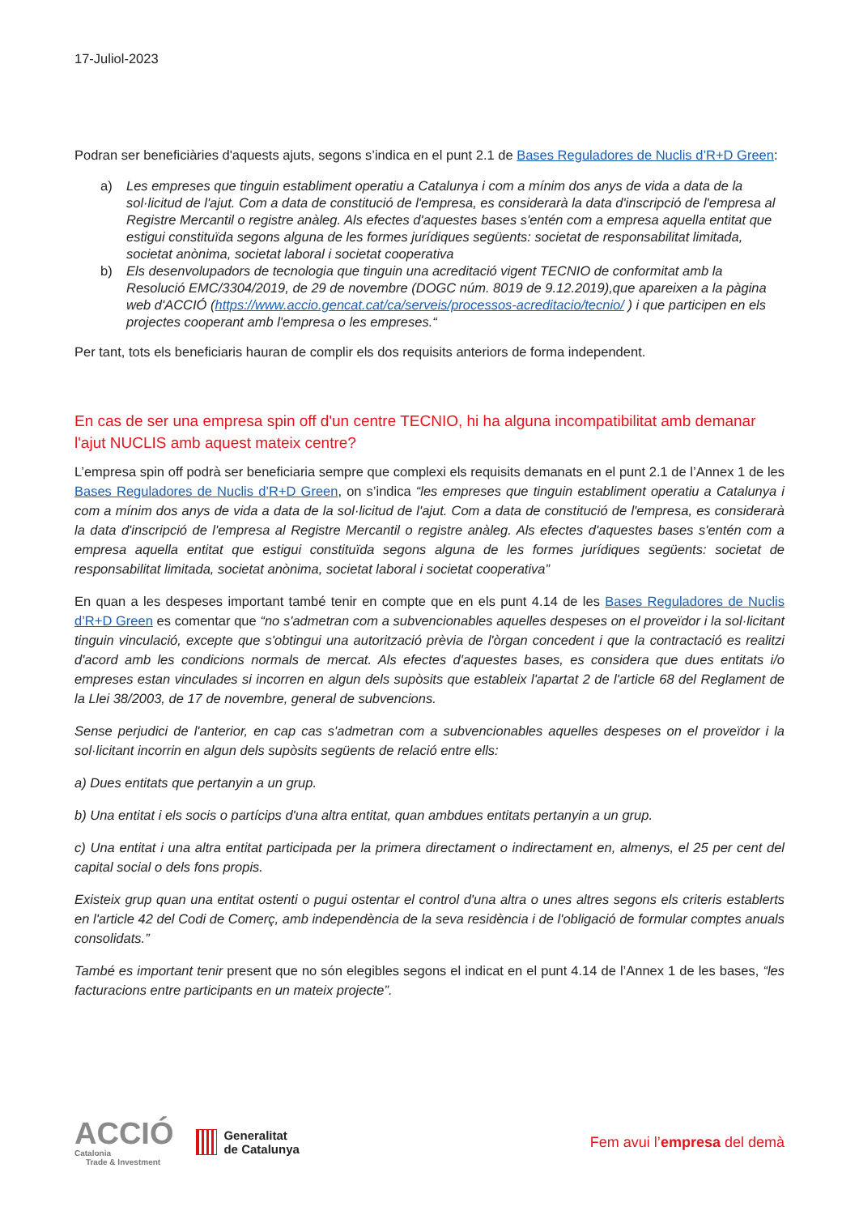17-Juliol-2023
Podran ser beneficiàries d'aquests ajuts, segons s’indica en el punt 2.1 de Bases Reguladores de Nuclis d’R+D Green:
a) Les empreses que tinguin establiment operatiu a Catalunya i com a mínim dos anys de vida a data de la sol·licitud de l'ajut. Com a data de constitució de l'empresa, es considerarà la data d'inscripció de l'empresa al Registre Mercantil o registre anàleg. Als efectes d'aquestes bases s'entén com a empresa aquella entitat que estigui constituïda segons alguna de les formes jurídiques següents: societat de responsabilitat limitada, societat anònima, societat laboral i societat cooperativa
b) Els desenvolupadors de tecnologia que tinguin una acreditació vigent TECNIO de conformitat amb la Resolució EMC/3304/2019, de 29 de novembre (DOGC núm. 8019 de 9.12.2019),que apareixen a la pàgina web d'ACCIÓ (https://www.accio.gencat.cat/ca/serveis/processos-acreditacio/tecnio/ ) i que participen en els projectes cooperant amb l'empresa o les empreses.“
Per tant, tots els beneficiaris hauran de complir els dos requisits anteriors de forma independent.
En cas de ser una empresa spin off d'un centre TECNIO, hi ha alguna incompatibilitat amb demanar l'ajut NUCLIS amb aquest mateix centre?
L’empresa spin off podrà ser beneficiaria sempre que complexi els requisits demanats en el punt 2.1 de l’Annex 1 de les Bases Reguladores de Nuclis d’R+D Green, on s’indica “les empreses que tinguin establiment operatiu a Catalunya i com a mínim dos anys de vida a data de la sol·licitud de l'ajut. Com a data de constitució de l'empresa, es considerarà la data d'inscripció de l'empresa al Registre Mercantil o registre anàleg. Als efectes d'aquestes bases s'entén com a empresa aquella entitat que estigui constituïda segons alguna de les formes jurídiques següents: societat de responsabilitat limitada, societat anònima, societat laboral i societat cooperativa”
En quan a les despeses important també tenir en compte que en els punt 4.14 de les Bases Reguladores de Nuclis d’R+D Green es comentar que “no s'admetran com a subvencionables aquelles despeses on el proveïdor i la sol·licitant tinguin vinculació, excepte que s'obtingui una autorització prèvia de l'òrgan concedent i que la contractació es realitzi d'acord amb les condicions normals de mercat. Als efectes d'aquestes bases, es considera que dues entitats i/o empreses estan vinculades si incorren en algun dels supòsits que estableix l'apartat 2 de l'article 68 del Reglament de la Llei 38/2003, de 17 de novembre, general de subvencions.
Sense perjudici de l'anterior, en cap cas s'admetran com a subvencionables aquelles despeses on el proveïdor i la sol·licitant incorrin en algun dels supòsits següents de relació entre ells:
a) Dues entitats que pertanyin a un grup.
b) Una entitat i els socis o partícips d'una altra entitat, quan ambdues entitats pertanyin a un grup.
c) Una entitat i una altra entitat participada per la primera directament o indirectament en, almenys, el 25 per cent del capital social o dels fons propis.
Existeix grup quan una entitat ostenti o pugui ostentar el control d'una altra o unes altres segons els criteris establerts en l'article 42 del Codi de Comerç, amb independència de la seva residència i de l'obligació de formular comptes anuals consolidats.”
També es important tenir present que no són elegibles segons el indicat en el punt 4.14 de l’Annex 1 de les bases, “les facturacions entre participants en un mateix projecte”.
ACCIÓ
Catalonia
Trade & Investment
Generalitat
de Catalunya
Fem avui l’empresa del demà